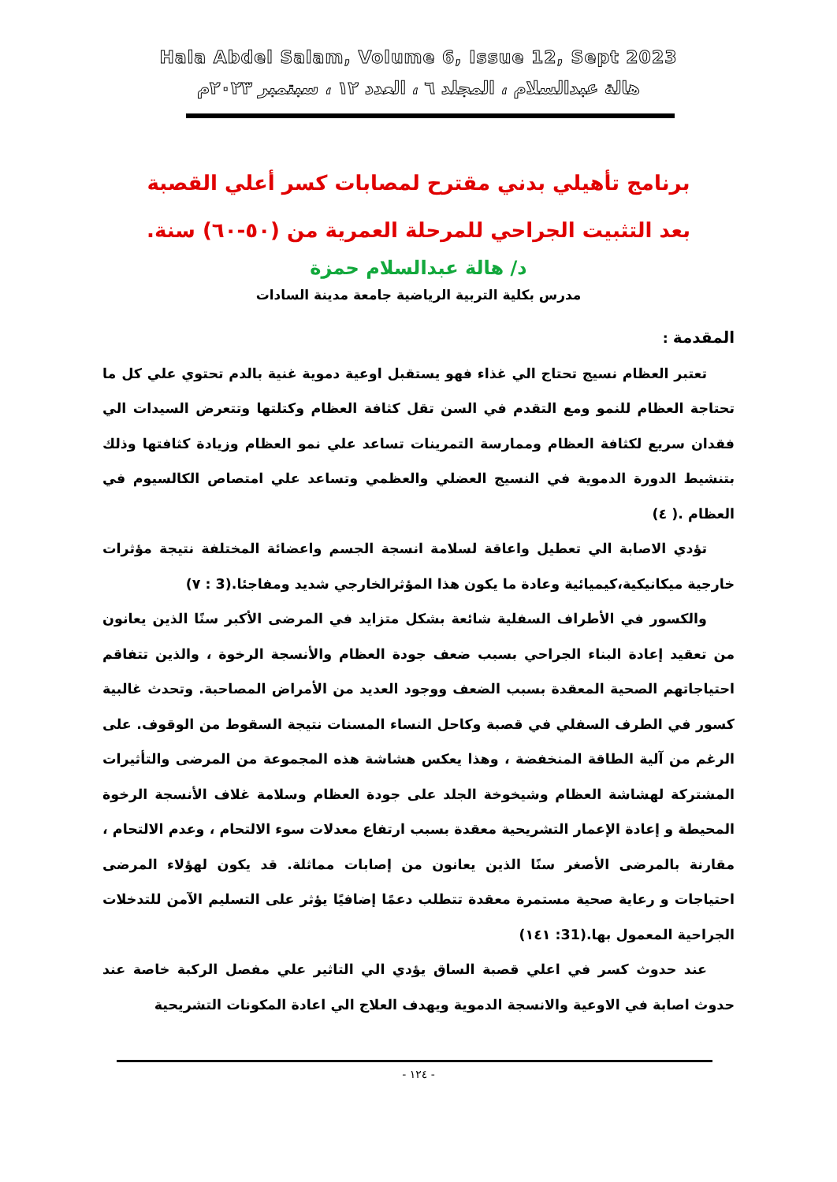Hala Abdel Salam, Volume 6, Issue 12, Sept 2023
هالة عبدالسلام ، المجلد ٦ ، العدد ١٢ ، سبتمبر ٢٠٢٣م
برنامج تأهيلي بدني مقترح لمصابات كسر أعلي القصبة بعد التثبيت الجراحي للمرحلة العمرية من (٥٠-٦٠) سنة.
د/ هالة عبدالسلام حمزة
مدرس بكلية التربية الرياضية جامعة مدينة السادات
المقدمة :
تعتبر العظام نسيج تحتاج الي غذاء فهو يستقبل اوعية دموية غنية بالدم تحتوي علي كل ما تحتاجة العظام للنمو ومع التقدم في السن تقل كثافة العظام وكتلتها وتتعرض السيدات الي فقدان سريع لكثافة العظام وممارسة التمرينات تساعد علي نمو العظام وزيادة كثافتها وذلك بتنشيط الدورة الدموية في النسيج العضلي والعظمي وتساعد علي امتصاص الكالسيوم في العظام .( ٤)
تؤدي الاصابة الي تعطيل واعاقة لسلامة انسجة الجسم واعضائة المختلفة نتيجة مؤثرات خارجية ميكانيكية،كيميائية وعادة ما يكون هذا المؤثرالخارجي شديد ومفاجئا.(3 : ٧)
والكسور في الأطراف السفلية شائعة بشكل متزايد في المرضى الأكبر سنًا الذين يعانون من تعقيد إعادة البناء الجراحي بسبب ضعف جودة العظام والأنسجة الرخوة ، والذين تتفاقم احتياجاتهم الصحية المعقدة بسبب الضعف ووجود العديد من الأمراض المصاحبة. وتحدث غالبية كسور في الطرف السفلي في قصبة وكاحل النساء المسنات نتيجة السقوط من الوقوف. على الرغم من آلية الطاقة المنخفضة ، وهذا يعكس هشاشة هذه المجموعة من المرضى والتأثيرات المشتركة لهشاشة العظام وشيخوخة الجلد على جودة العظام وسلامة غلاف الأنسجة الرخوة المحيطة و إعادة الإعمار التشريحية معقدة بسبب ارتفاع معدلات سوء الالتحام ، وعدم الالتحام ، مقارنة بالمرضى الأصغر سنًا الذين يعانون من إصابات مماثلة. قد يكون لهؤلاء المرضى احتياجات و رعاية صحية مستمرة معقدة تتطلب دعمًا إضافيًا يؤثر على التسليم الآمن للتدخلات الجراحية المعمول بها.(31: ١٤١)
عند حدوث كسر في اعلي قصبة الساق يؤدي الي التاثير علي مفصل الركبة خاصة عند حدوث اصابة في الاوعية والانسجة الدموية ويهدف العلاج الي اعادة المكونات التشريحية
- ١٢٤ -